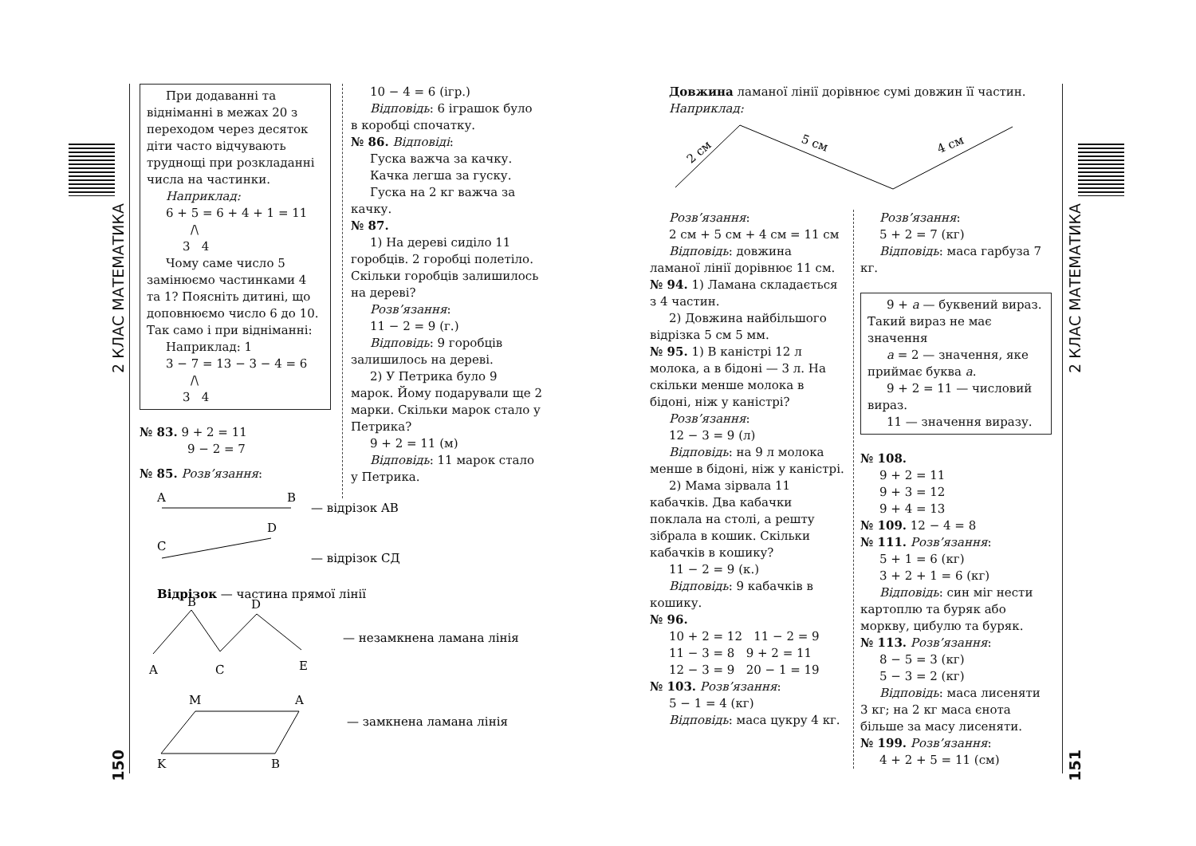2 КЛАС МАТЕМАТИКА
150
2 КЛАС МАТЕМАТИКА
151
При додаванні та відніманні в межах 20 з переходом через десяток діти часто відчувають труднощі при розкладанні числа на частинки.
Наприклад:
6 + 5 = 6 + 4 + 1 = 11
/\
3 4
Чому саме число 5 замінюємо частинками 4 та 1? Поясніть дитині, що доповнюємо число 6 до 10. Так само і при відніманні:
Наприклад: 1
3 − 7 = 13 − 3 − 4 = 6
/\
3 4
№ 83. 9 + 2 = 11
9 − 2 = 7
№ 85. Розв’язання:
A
B
— відрізок AB
D
C
— відрізок СД
Відрізок — частина прямої лінії
B
D
A
C
E
— незамкнена ламана лінія
M
A
K
B
— замкнена ламана лінія
10 − 4 = 6 (ігр.)
Відповідь: 6 іграшок було в коробці спочатку.
№ 86. Відповіді:
Гуска важча за качку.
Качка легша за гуску.
Гуска на 2 кг важча за качку.
№ 87.
1) На дереві сиділо 11 горобців. 2 горобці полетіло. Скільки горобців залишилось на дереві?
Розв’язання:
11 − 2 = 9 (г.)
Відповідь: 9 горобців залишилось на дереві.
2) У Петрика було 9 марок. Йому подарували ще 2 марки. Скільки марок стало у Петрика?
9 + 2 = 11 (м)
Відповідь: 11 марок стало у Петрика.
Довжина ламаної лінії дорівнює сумі довжин її частин.
Наприклад:
2 см
5 см
4 см
Розв’язання:
2 см + 5 см + 4 см = 11 см
Відповідь: довжина ламаної лінії дорівнює 11 см.
№ 94. 1) Ламана складається з 4 частин.
2) Довжина найбільшого відрізка 5 см 5 мм.
№ 95. 1) В каністрі 12 л молока, а в бідоні — 3 л. На скільки менше молока в бідоні, ніж у каністрі?
Розв’язання:
12 − 3 = 9 (л)
Відповідь: на 9 л молока менше в бідоні, ніж у каністрі.
2) Мама зірвала 11 кабачків. Два кабачки поклала на столі, а решту зібрала в кошик. Скільки кабачків в кошику?
11 − 2 = 9 (к.)
Відповідь: 9 кабачків в кошику.
№ 96.
10 + 2 = 12 11 − 2 = 9
11 − 3 = 8 9 + 2 = 11
12 − 3 = 9 20 − 1 = 19
№ 103. Розв’язання:
5 − 1 = 4 (кг)
Відповідь: маса цукру 4 кг.
Розв’язання:
5 + 2 = 7 (кг)
Відповідь: маса гарбуза 7 кг.
9 + a — буквений вираз. Такий вираз не має значення
a = 2 — значення, яке приймає буква a.
9 + 2 = 11 — числовий вираз.
11 — значення виразу.
№ 108.
9 + 2 = 11
9 + 3 = 12
9 + 4 = 13
№ 109. 12 − 4 = 8
№ 111. Розв’язання:
5 + 1 = 6 (кг)
3 + 2 + 1 = 6 (кг)
Відповідь: син міг нести картоплю та буряк або моркву, цибулю та буряк.
№ 113. Розв’язання:
8 − 5 = 3 (кг)
5 − 3 = 2 (кг)
Відповідь: маса лисеняти 3 кг; на 2 кг маса єнота більше за масу лисеняти.
№ 199. Розв’язання:
4 + 2 + 5 = 11 (см)